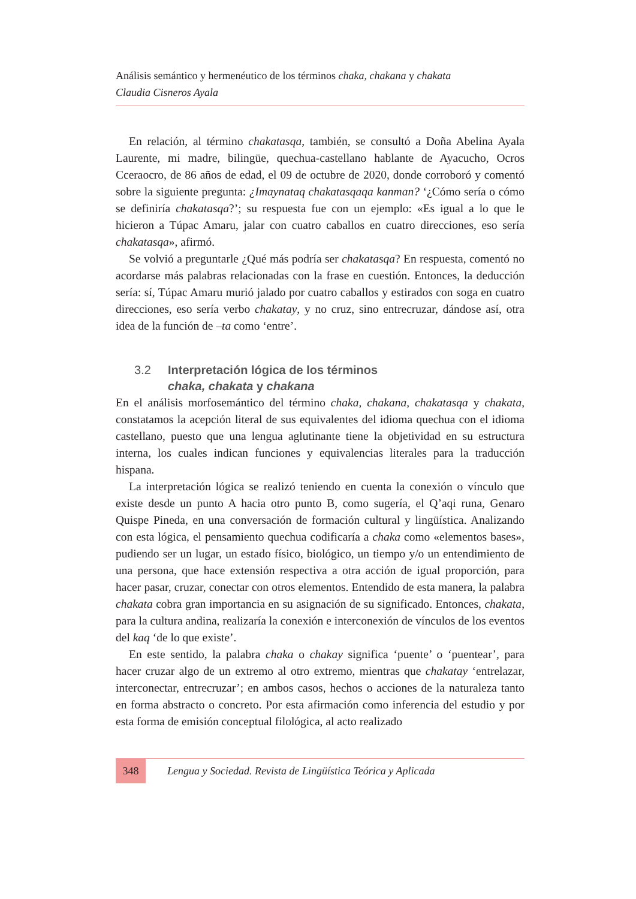Análisis semántico y hermenéutico de los términos chaka, chakana y chakata
Claudia Cisneros Ayala
En relación, al término chakatasqa, también, se consultó a Doña Abelina Ayala Laurente, mi madre, bilingüe, quechua-castellano hablante de Ayacucho, Ocros Cceraocro, de 86 años de edad, el 09 de octubre de 2020, donde corroboró y comentó sobre la siguiente pregunta: ¿Imaynataq chakatasqaqa kanman? ‘¿Cómo sería o cómo se definiría chakatasqa?’; su respuesta fue con un ejemplo: «Es igual a lo que le hicieron a Túpac Amaru, jalar con cuatro caballos en cuatro direcciones, eso sería chakatasqa», afirmó.
Se volvió a preguntarle ¿Qué más podría ser chakatasqa? En respuesta, comentó no acordarse más palabras relacionadas con la frase en cuestión. Entonces, la deducción sería: sí, Túpac Amaru murió jalado por cuatro caballos y estirados con soga en cuatro direcciones, eso sería verbo chakatay, y no cruz, sino entrecruzar, dándose así, otra idea de la función de –ta como ‘entre’.
3.2 Interpretación lógica de los términos
chaka, chakata y chakana
En el análisis morfosemántico del término chaka, chakana, chakatasqa y chakata, constatamos la acepción literal de sus equivalentes del idioma quechua con el idioma castellano, puesto que una lengua aglutinante tiene la objetividad en su estructura interna, los cuales indican funciones y equivalencias literales para la traducción hispana.
La interpretación lógica se realizó teniendo en cuenta la conexión o vínculo que existe desde un punto A hacia otro punto B, como sugería, el Q’aqi runa, Genaro Quispe Pineda, en una conversación de formación cultural y lingüística. Analizando con esta lógica, el pensamiento quechua codificaría a chaka como «elementos bases», pudiendo ser un lugar, un estado físico, biológico, un tiempo y/o un entendimiento de una persona, que hace extensión respectiva a otra acción de igual proporción, para hacer pasar, cruzar, conectar con otros elementos. Entendido de esta manera, la palabra chakata cobra gran importancia en su asignación de su significado. Entonces, chakata, para la cultura andina, realizaría la conexión e interconexión de vínculos de los eventos del kaq ‘de lo que existe’.
En este sentido, la palabra chaka o chakay significa ‘puente’ o ‘puentear’, para hacer cruzar algo de un extremo al otro extremo, mientras que chakatay ‘entrelazar, interconectar, entrecruzar’; en ambos casos, hechos o acciones de la naturaleza tanto en forma abstracto o concreto. Por esta afirmación como inferencia del estudio y por esta forma de emisión conceptual filológica, al acto realizado
348
Lengua y Sociedad. Revista de Lingüística Teórica y Aplicada